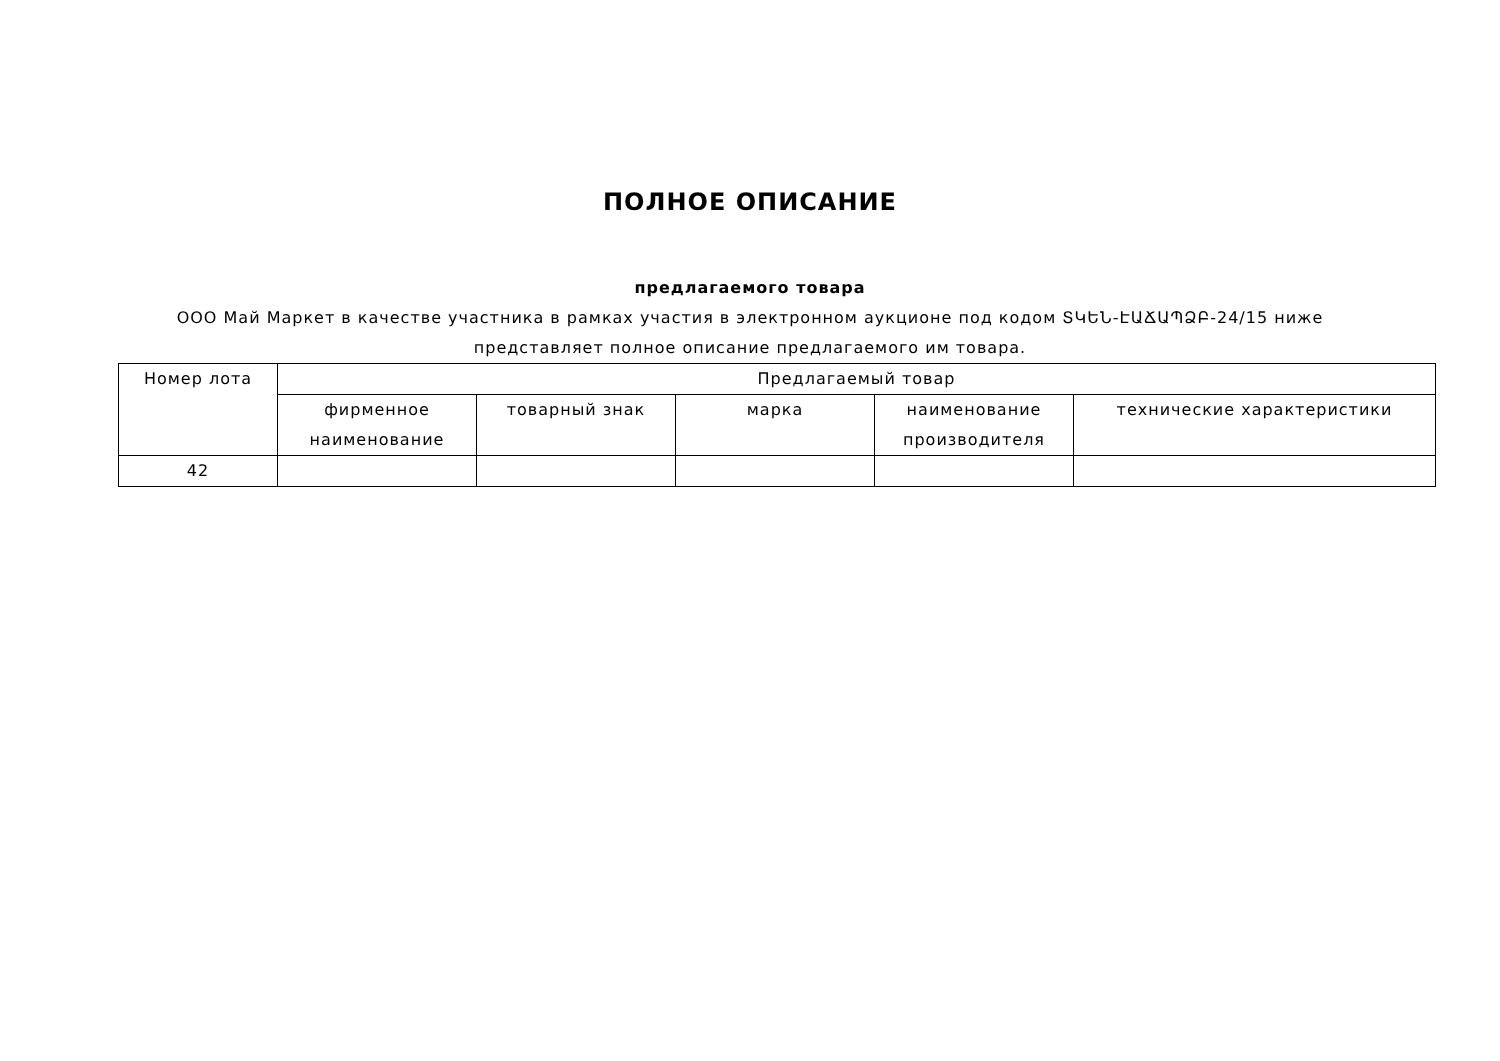ПОЛНОЕ ОПИСАНИЕ
предлагаемого товара
ООО Май Маркет в качестве участника в рамках участия в электронном аукционе под кодом ՏԿԵՆ-ԷԱՃԱՊՁԲ-24/15 ниже представляет полное описание предлагаемого им товара.
| Номер лота | Предлагаемый товар | | | | |
| --- | --- | --- | --- | --- | --- |
| | фирменное наименование | товарный знак | марка | наименование производителя | технические характеристики |
| 42 | | | | | |